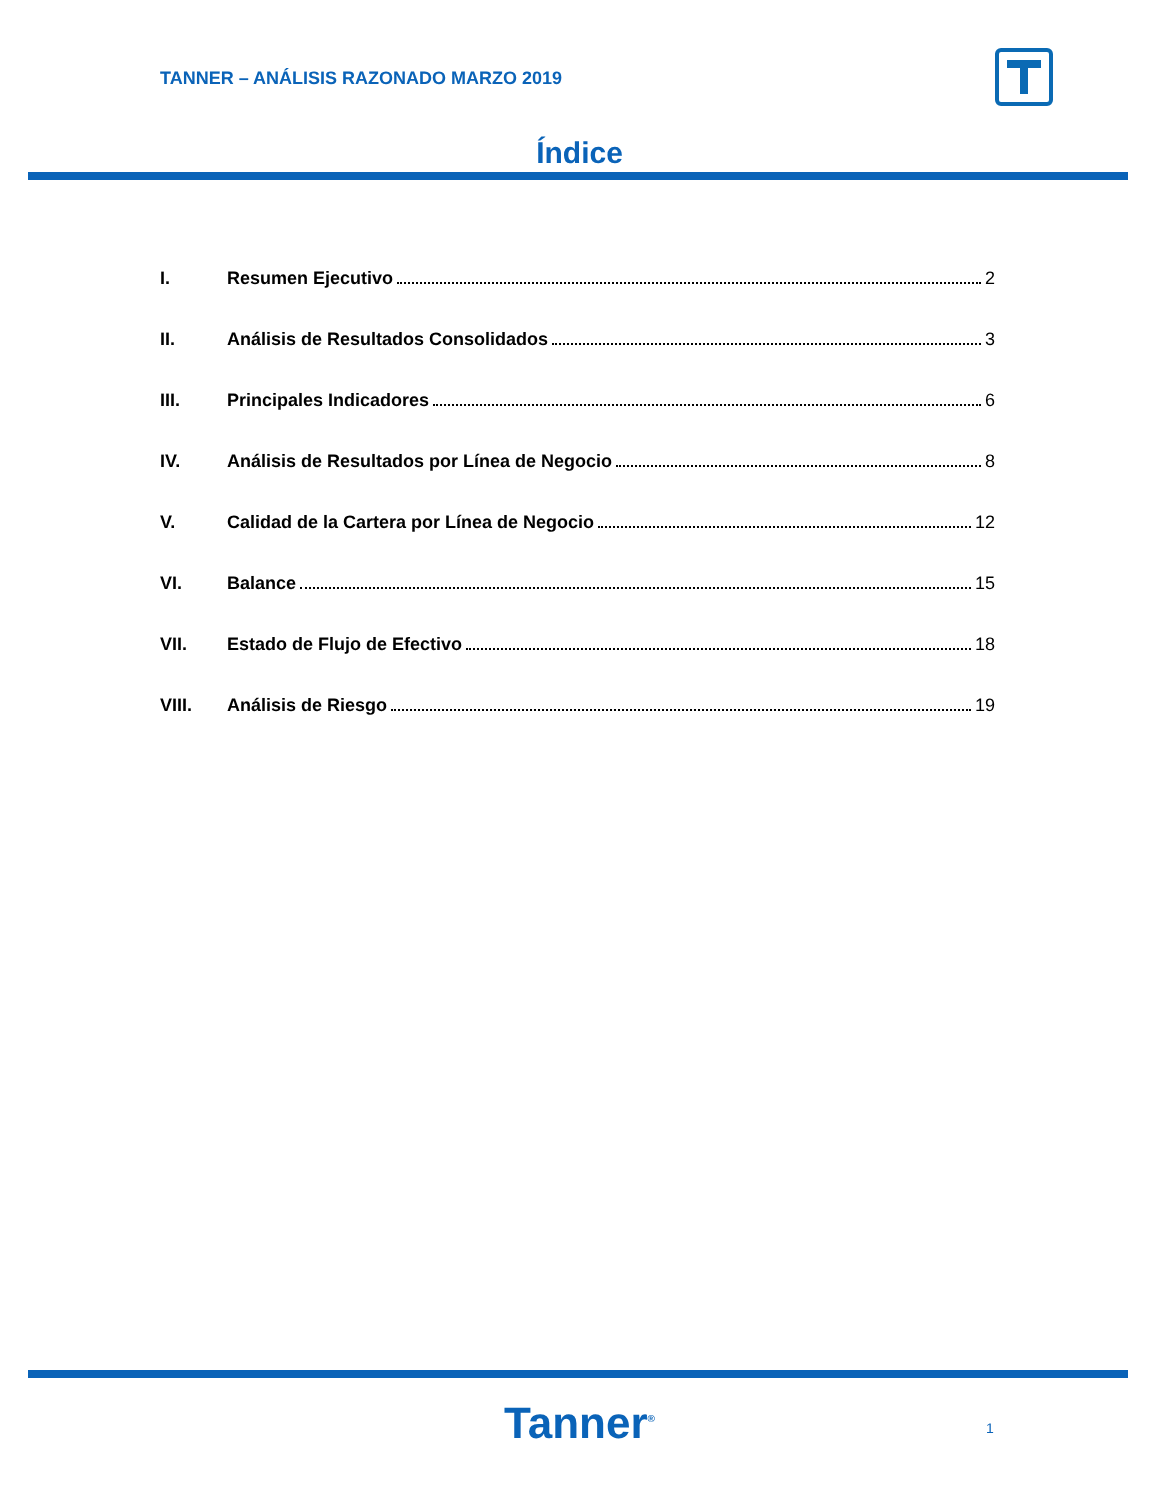TANNER – ANÁLISIS RAZONADO MARZO 2019
Índice
I. Resumen Ejecutivo 2
II. Análisis de Resultados Consolidados 3
III. Principales Indicadores 6
IV. Análisis de Resultados por Línea de Negocio 8
V. Calidad de la Cartera por Línea de Negocio 12
VI. Balance 15
VII. Estado de Flujo de Efectivo 18
VIII. Análisis de Riesgo 19
Tanner<sup>®</sup> 1